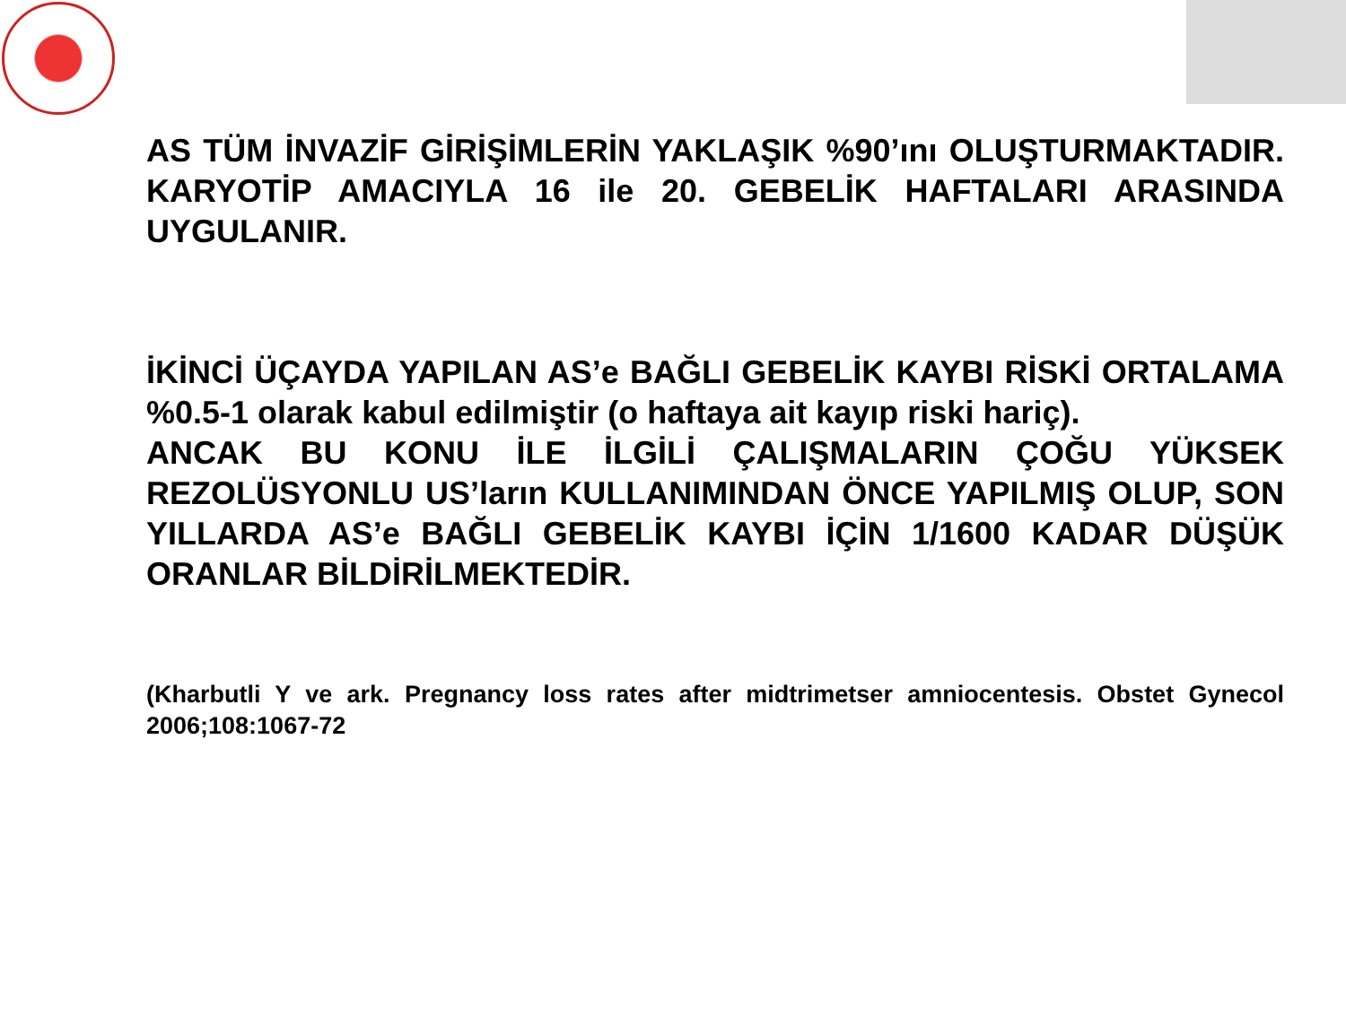AS TÜM İNVAZİF GİRİŞİMLERİN YAKLAŞIK %90’ını OLUŞTURMAKTADIR. KARYOTİP AMACIYLA 16 ile 20. GEBELİK HAFTALARI ARASINDA UYGULANIR.
İKİNCİ ÜÇAYDA YAPILAN AS’e BAĞLI GEBELİK KAYBI RİSKİ ORTALAMA %0.5-1 olarak kabul edilmiştir (o haftaya ait kayıp riski hariç).
ANCAK BU KONU İLE İLGİLİ ÇALIŞMALARIN ÇOĞU YÜKSEK REZOLÜSYONLU US’ların KULLANIMINDAN ÖNCE YAPILMIŞ OLUP, SON YILLARDA AS’e BAĞLI GEBELİK KAYBI İÇİN 1/1600 KADAR DÜŞÜK ORANLAR BİLDİRİLMEKTEDİR.
(Kharbutli Y ve ark. Pregnancy loss rates after midtrimetser amniocentesis. Obstet Gynecol 2006;108:1067-72